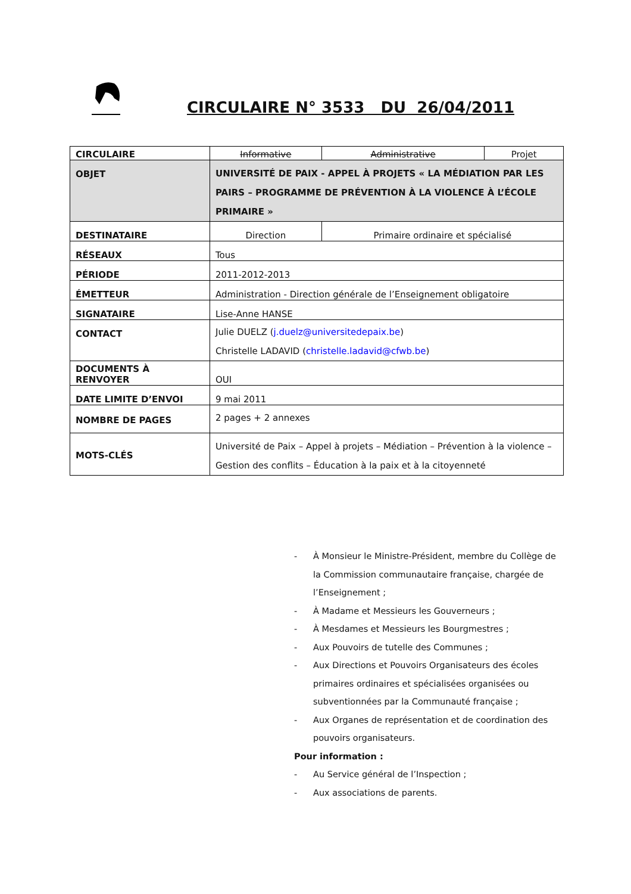CIRCULAIRE N° 3533 DU 26/04/2011
| CIRCULAIRE | Informative | Administrative | Projet |
| OBJET | UNIVERSITÉ DE PAIX - APPEL À PROJETS « LA MÉDIATION PAR LES PAIRS – PROGRAMME DE PRÉVENTION À LA VIOLENCE À L’ÉCOLE PRIMAIRE » | | |
| DESTINATAIRE | Direction | Primaire ordinaire et spécialisé | |
| RÉSEAUX | Tous | | |
| PÉRIODE | 2011-2012-2013 | | |
| ÉMETTEUR | Administration - Direction générale de l’Enseignement obligatoire | | |
| SIGNATAIRE | Lise-Anne HANSE | | |
| CONTACT | Julie DUELZ ( j.duelz@universitedepaix.be ) Christelle LADAVID ( christelle.ladavid@cfwb.be ) | | |
| DOCUMENTS À RENVOYER | OUI | | |
| DATE LIMITE D’ENVOI | 9 mai 2011 | | |
| NOMBRE DE PAGES | 2 pages + 2 annexes | | |
| MOTS-CLÉS | Université de Paix – Appel à projets – Médiation – Prévention à la violence – Gestion des conflits – Éducation à la paix et à la citoyenneté | | |
- À Monsieur le Ministre-Président, membre du Collège de la Commission communautaire française, chargée de l’Enseignement ;
- À Madame et Messieurs les Gouverneurs ;
- À Mesdames et Messieurs les Bourgmestres ;
- Aux Pouvoirs de tutelle des Communes ;
- Aux Directions et Pouvoirs Organisateurs des écoles primaires ordinaires et spécialisées organisées ou subventionnées par la Communauté française ;
- Aux Organes de représentation et de coordination des pouvoirs organisateurs.
Pour information :
- Au Service général de l’Inspection ;
- Aux associations de parents.